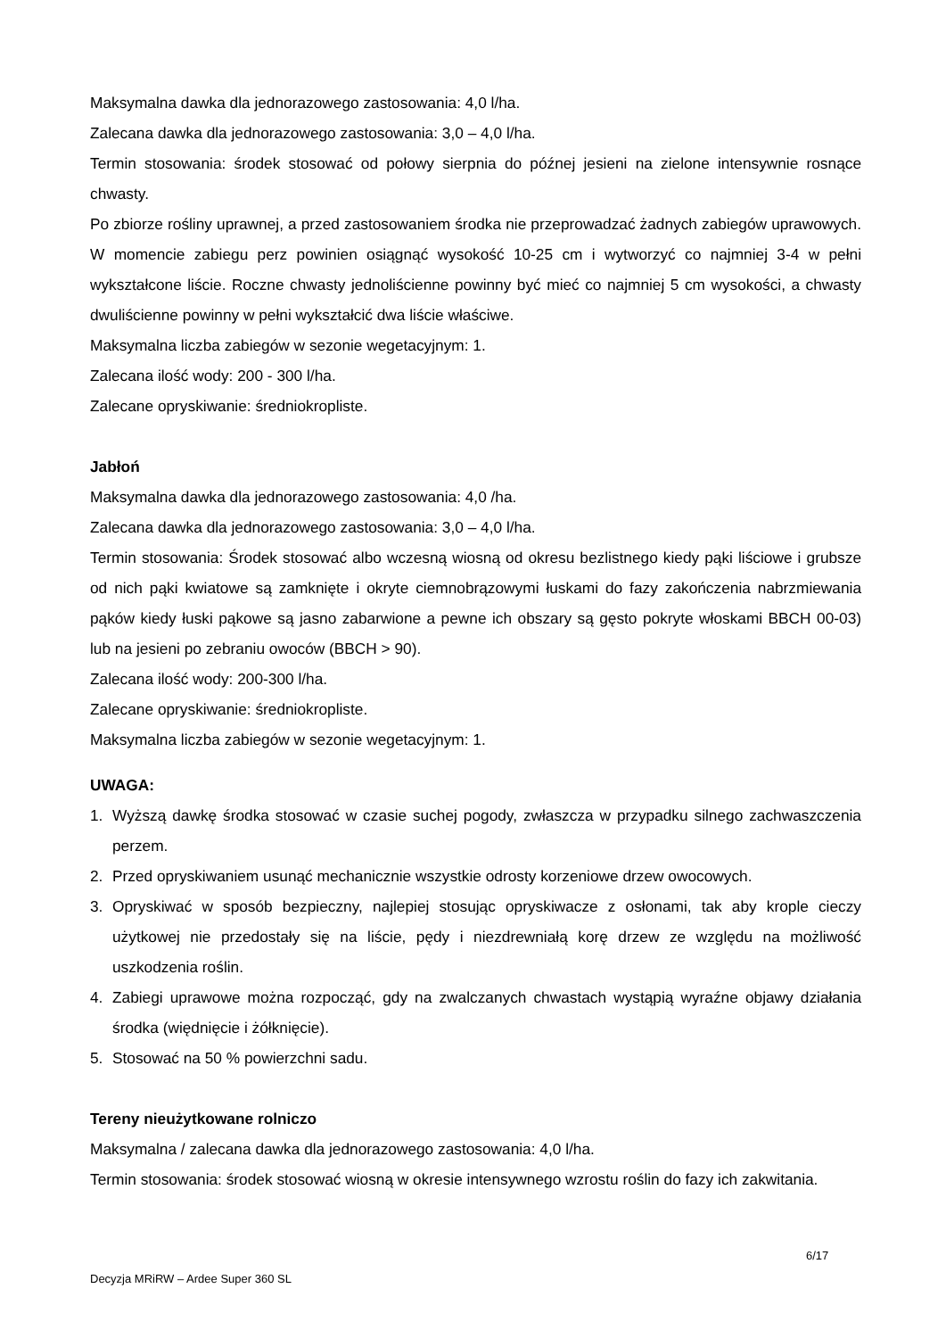Maksymalna dawka dla jednorazowego zastosowania: 4,0 l/ha.
Zalecana dawka dla jednorazowego zastosowania: 3,0 – 4,0 l/ha.
Termin stosowania: środek stosować od połowy sierpnia do późnej jesieni na zielone intensywnie rosnące chwasty.
Po zbiorze rośliny uprawnej, a przed zastosowaniem środka nie przeprowadzać żadnych zabiegów uprawowych. W momencie zabiegu perz powinien osiągnąć wysokość 10-25 cm i wytworzyć co najmniej 3-4 w pełni wykształcone liście. Roczne chwasty jednoliścienne powinny być mieć co najmniej 5 cm wysokości, a chwasty dwuliścienne powinny w pełni wykształcić dwa liście właściwe.
Maksymalna liczba zabiegów w sezonie wegetacyjnym: 1.
Zalecana ilość wody: 200 - 300 l/ha.
Zalecane opryskiwanie: średniokropliste.
Jabłoń
Maksymalna dawka dla jednorazowego zastosowania: 4,0 /ha.
Zalecana dawka dla jednorazowego zastosowania: 3,0 – 4,0 l/ha.
Termin stosowania: Środek stosować albo wczesną wiosną od okresu bezlistnego kiedy pąki liściowe i grubsze od nich pąki kwiatowe są zamknięte i okryte ciemnobrązowymi łuskami do fazy zakończenia nabrzmiewania pąków kiedy łuski pąkowe są jasno zabarwione a pewne ich obszary są gęsto pokryte włoskami BBCH 00-03) lub na jesieni po zebraniu owoców (BBCH > 90).
Zalecana ilość wody: 200-300 l/ha.
Zalecane opryskiwanie: średniokropliste.
Maksymalna liczba zabiegów w sezonie wegetacyjnym: 1.
UWAGA:
1. Wyższą dawkę środka stosować w czasie suchej pogody, zwłaszcza w przypadku silnego zachwaszczenia perzem.
2. Przed opryskiwaniem usunąć mechanicznie wszystkie odrosty korzeniowe drzew owocowych.
3. Opryskiwać w sposób bezpieczny, najlepiej stosując opryskiwacze z osłonami, tak aby krople cieczy użytkowej nie przedostały się na liście, pędy i niezdrewniałą korę drzew ze względu na możliwość uszkodzenia roślin.
4. Zabiegi uprawowe można rozpocząć, gdy na zwalczanych chwastach wystąpią wyraźne objawy działania środka (więdnięcie i żółknięcie).
5. Stosować na 50 % powierzchni sadu.
Tereny nieużytkowane rolniczo
Maksymalna / zalecana dawka dla jednorazowego zastosowania: 4,0 l/ha.
Termin stosowania: środek stosować wiosną w okresie intensywnego wzrostu roślin do fazy ich zakwitania.
6/17
Decyzja MRiRW – Ardee Super 360 SL